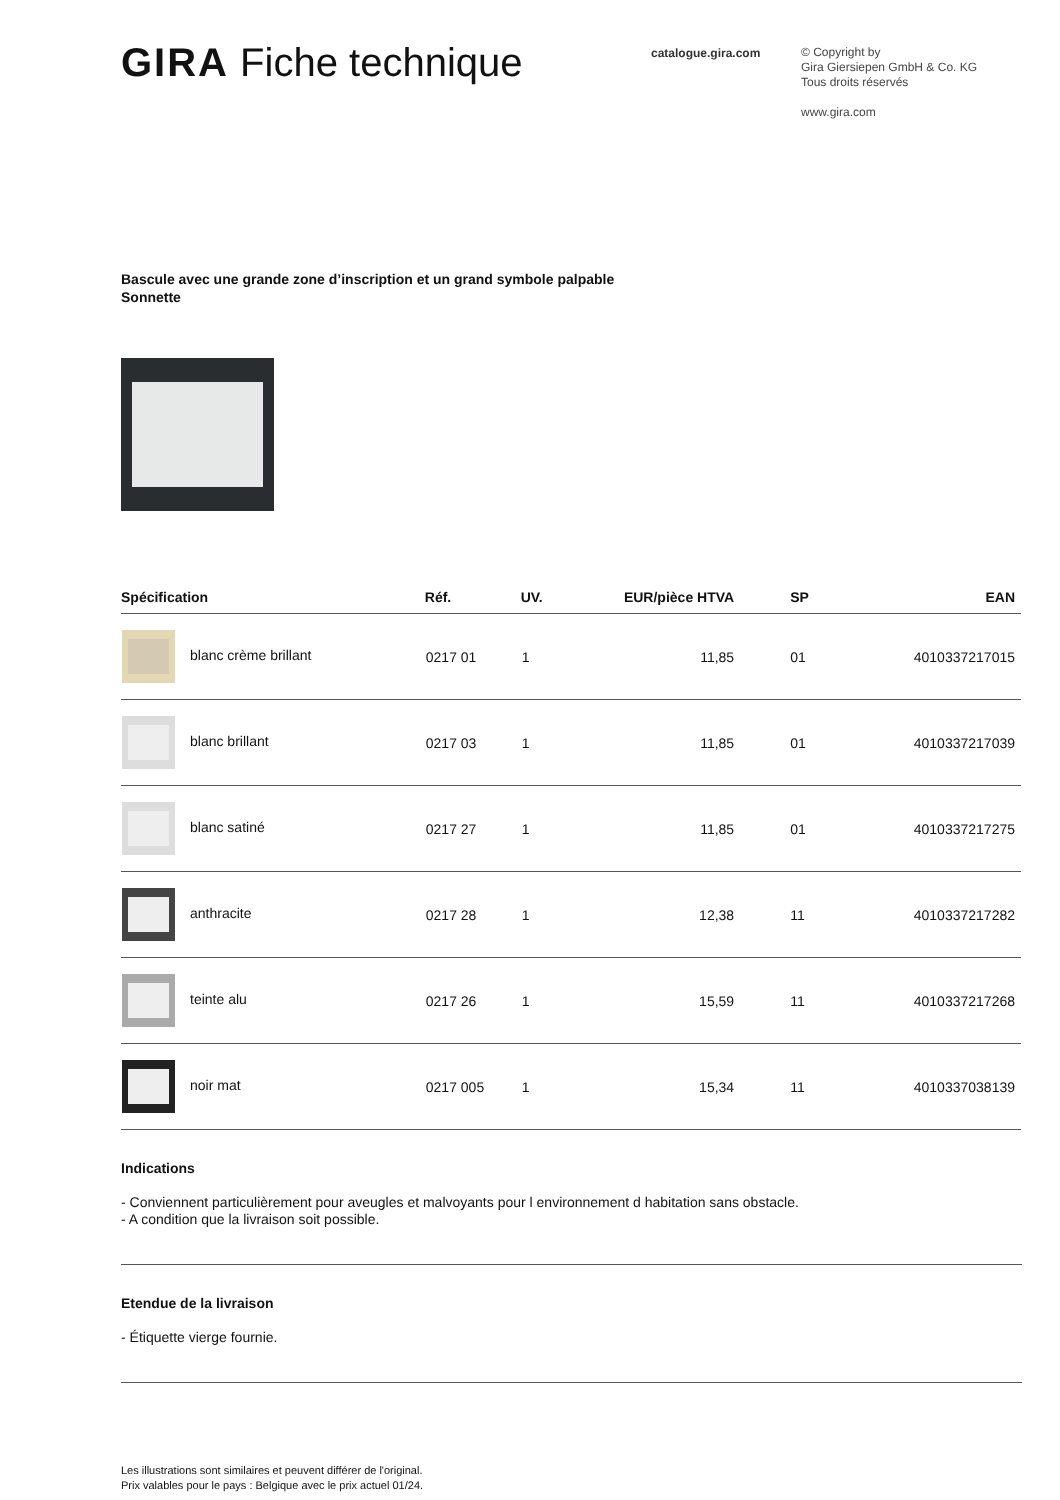GIRA Fiche technique
catalogue.gira.com
© Copyright by
Gira Giersiepen GmbH & Co. KG
Tous droits réservés
www.gira.com
Bascule avec une grande zone d’inscription et un grand symbole palpable
Sonnette
| Spécification | Réf. | UV. | EUR/pièce HTVA | SP | EAN |
| --- | --- | --- | --- | --- | --- |
| blanc crème brillant | 0217 01 | 1 | 11,85 | 01 | 4010337217015 |
| blanc brillant | 0217 03 | 1 | 11,85 | 01 | 4010337217039 |
| blanc satiné | 0217 27 | 1 | 11,85 | 01 | 4010337217275 |
| anthracite | 0217 28 | 1 | 12,38 | 11 | 4010337217282 |
| teinte alu | 0217 26 | 1 | 15,59 | 11 | 4010337217268 |
| noir mat | 0217 005 | 1 | 15,34 | 11 | 4010337038139 |
Indications
- Conviennent particulièrement pour aveugles et malvoyants pour l environnement d habitation sans obstacle.
- A condition que la livraison soit possible.
Etendue de la livraison
- Étiquette vierge fournie.
Les illustrations sont similaires et peuvent différer de l'original.
Prix valables pour le pays : Belgique avec le prix actuel 01/24.